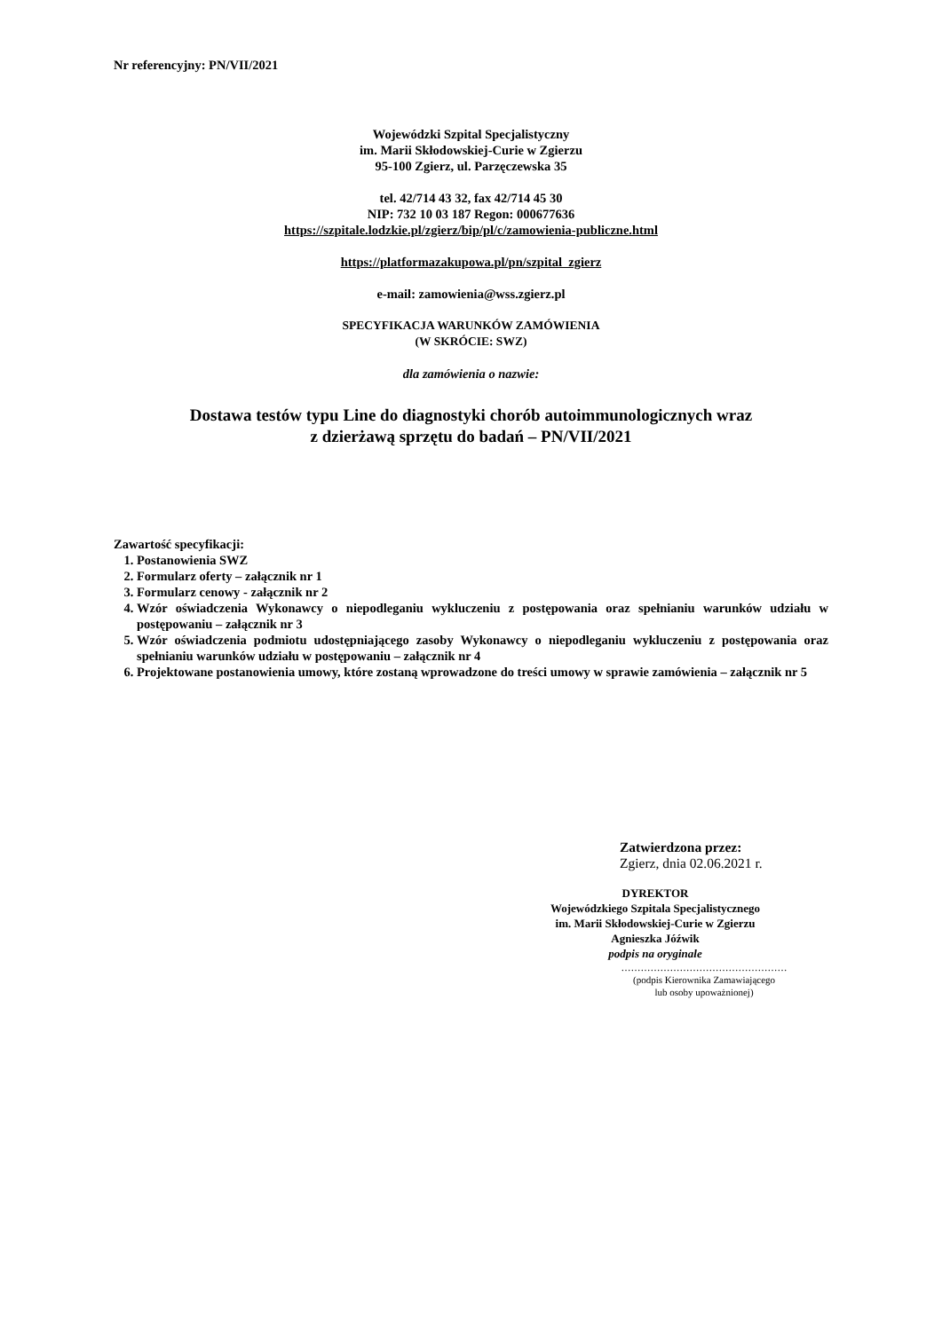Nr referencyjny: PN/VII/2021
Wojewódzki Szpital Specjalistyczny
im. Marii Skłodowskiej-Curie w Zgierzu
95-100 Zgierz, ul. Parzęczewska 35
tel. 42/714 43 32, fax 42/714 45 30
NIP: 732 10 03 187 Regon: 000677636
https://szpitale.lodzkie.pl/zgierz/bip/pl/c/zamowienia-publiczne.html
https://platformazakupowa.pl/pn/szpital_zgierz
e-mail: zamowienia@wss.zgierz.pl
SPECYFIKACJA WARUNKÓW ZAMÓWIENIA
(W SKRÓCIE: SWZ)
dla zamówienia o nazwie:
Dostawa testów typu Line do diagnostyki chorób autoimmunologicznych wraz
z dzierżawą sprzętu do badań – PN/VII/2021
Zawartość specyfikacji:
1. Postanowienia SWZ
2. Formularz oferty – załącznik nr 1
3. Formularz cenowy - załącznik nr 2
4. Wzór oświadczenia Wykonawcy o niepodleganiu wykluczeniu z postępowania oraz spełnianiu warunków udziału w postępowaniu – załącznik nr 3
5. Wzór oświadczenia podmiotu udostępniającego zasoby Wykonawcy o niepodleganiu wykluczeniu z postępowania oraz spełnianiu warunków udziału w postępowaniu – załącznik nr 4
6. Projektowane postanowienia umowy, które zostaną wprowadzone do treści umowy w sprawie zamówienia – załącznik nr 5
Zatwierdzona przez:
Zgierz, dnia 02.06.2021 r.
DYREKTOR
Wojewódzkiego Szpitala Specjalistycznego
im. Marii Skłodowskiej-Curie w Zgierzu
Agnieszka Jóźwik
podpis na oryginale
……………………………………………
(podpis Kierownika Zamawiającego
lub osoby upoważnionej)